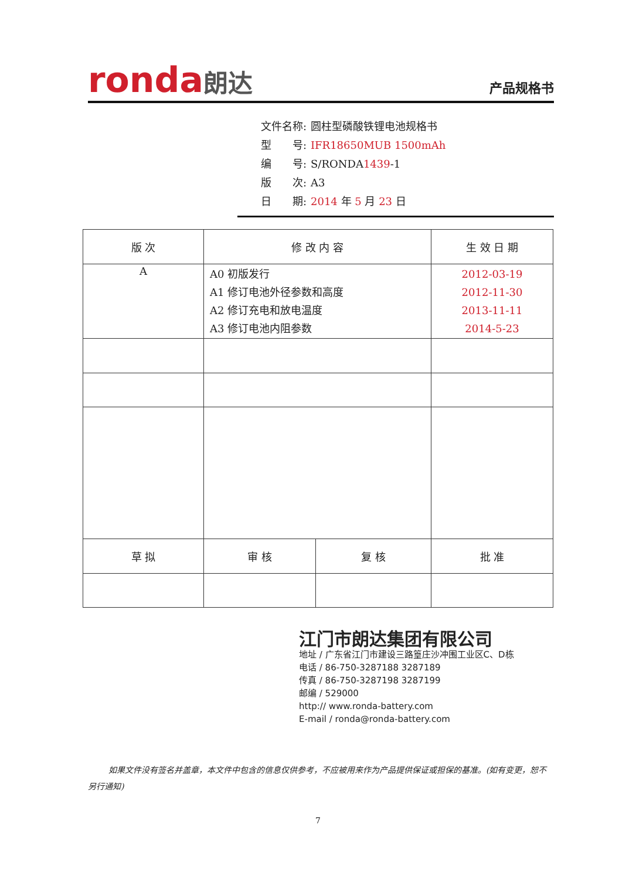ronda朗达
产品规格书
文件名称: 圆柱型磷酸铁锂电池规格书
型　　号: IFR18650MUB 1500mAh
编　　号: S/RONDA1439-1
版　　次: A3
日　　期: 2014 年 5 月 23 日
| 版 次 | 修 改 内 容 | | 生 效 日 期 |
| --- | --- | --- | --- |
| A | A0 初版发行 A1 修订电池外径参数和高度 A2 修订充电和放电温度 A3 修订电池内阻参数 | | 2012-03-19 2012-11-30 2013-11-11 2014-5-23 |
| 草 拟 | 审 核 | 复 核 | 批 准 |
江门市朗达集团有限公司
地址 / 广东省江门市建设三路篁庄沙冲围工业区C、D栋
电话 / 86-750-3287188 3287189
传真 / 86-750-3287198 3287199
邮编 / 529000
http:// www.ronda-battery.com
E-mail / ronda@ronda-battery.com
如果文件没有签名并盖章，本文件中包含的信息仅供参考，不应被用来作为产品提供保证或担保的基准。(如有变更，恕不另行通知)
7